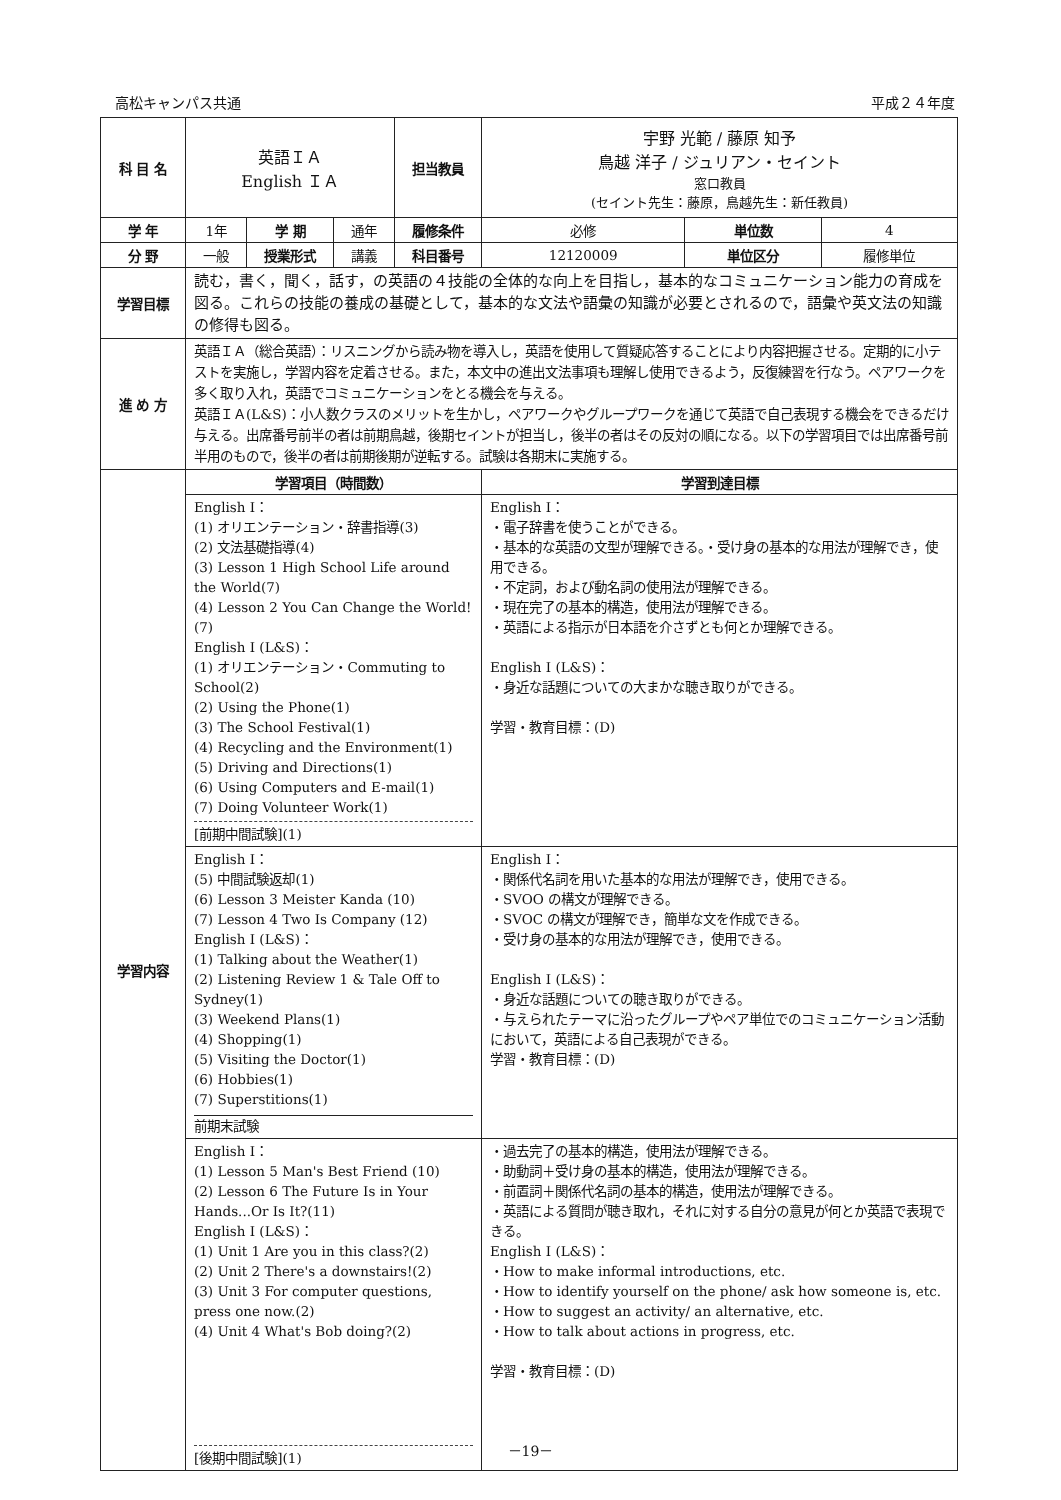高松キャンパス共通 平成２４年度
| 科 目 名 | 英語ＩＡ English ＩＡ | | | 担当教員 | 宇野 光範 / 藤原 知予 鳥越 洋子 / ジュリアン・セイント 窓口教員 (セイント先生：藤原，鳥越先生：新任教員) | | |
| 学 年 | 1年 | 学 期 | 通年 | 履修条件 | 必修 | 単位数 | 4 |
| 分 野 | 一般 | 授業形式 | 講義 | 科目番号 | 12120009 | 単位区分 | 履修単位 |
| 学習目標 | 読む，書く，聞く，話す，の英語の４技能の全体的な向上を目指し，基本的なコミュニケーション能力の育成を図る。これらの技能の養成の基礎として，基本的な文法や語彙の知識が必要とされるので，語彙や英文法の知識の修得も図る。 | | | | | | |
| 進 め 方 | 英語ＩＡ（総合英語）：リスニングから読み物を導入し，英語を使用して質疑応答することにより内容把握させる。定期的に小テストを実施し，学習内容を定着させる。また，本文中の進出文法事項も理解し使用できるよう，反復練習を行なう。ペアワークを多く取り入れ，英語でコミュニケーションをとる機会を与える。 英語ＩＡ(L&S)：小人数クラスのメリットを生かし，ペアワークやグループワークを通じて英語で自己表現する機会をできるだけ与える。出席番号前半の者は前期鳥越，後期セイントが担当し，後半の者はその反対の順になる。以下の学習項目では出席番号前半用のもので，後半の者は前期後期が逆転する。試験は各期末に実施する。 | | | | | | |
| 学習内容 | 学習項目（時間数） | | | | 学習到達目標 | | |
| | English I： (1) オリエンテーション・辞書指導(3) (2) 文法基礎指導(4) (3) Lesson 1 High School Life around the World(7) (4) Lesson 2 You Can Change the World!(7) English I (L&S)： (1) オリエンテーション・Commuting to School(2) (2) Using the Phone(1) (3) The School Festival(1) (4) Recycling and the Environment(1) (5) Driving and Directions(1) (6) Using Computers and E-mail(1) (7) Doing Volunteer Work(1) [前期中間試験](1) | | | | English I： ・電子辞書を使うことができる。 ・基本的な英語の文型が理解できる。・受け身の基本的な用法が理解でき，使用できる。 ・不定詞，および動名詞の使用法が理解できる。 ・現在完了の基本的構造，使用法が理解できる。 ・英語による指示が日本語を介さずとも何とか理解できる。 English I (L&S)： ・身近な話題についての大まかな聴き取りができる。 学習・教育目標：(D) | | |
| | English I： (5) 中間試験返却(1) (6) Lesson 3 Meister Kanda (10) (7) Lesson 4 Two Is Company (12) English I (L&S)： (1) Talking about the Weather(1) (2) Listening Review 1 & Tale Off to Sydney(1) (3) Weekend Plans(1) (4) Shopping(1) (5) Visiting the Doctor(1) (6) Hobbies(1) (7) Superstitions(1) 前期末試験 | | | | English I： ・関係代名詞を用いた基本的な用法が理解でき，使用できる。 ・SVOO の構文が理解できる。 ・SVOC の構文が理解でき，簡単な文を作成できる。 ・受け身の基本的な用法が理解でき，使用できる。 English I (L&S)： ・身近な話題についての聴き取りができる。 ・与えられたテーマに沿ったグループやペア単位でのコミュニケーション活動において，英語による自己表現ができる。 学習・教育目標：(D) | | |
| | English I： (1) Lesson 5 Man's Best Friend (10) (2) Lesson 6 The Future Is in Your Hands...Or Is It?(11) English I (L&S)： (1) Unit 1 Are you in this class?(2) (2) Unit 2 There's a downstairs!(2) (3) Unit 3 For computer questions, press one now.(2) (4) Unit 4 What's Bob doing?(2) [後期中間試験](1) | | | | ・過去完了の基本的構造，使用法が理解できる。 ・助動詞＋受け身の基本的構造，使用法が理解できる。 ・前置詞＋関係代名詞の基本的構造，使用法が理解できる。 ・英語による質問が聴き取れ，それに対する自分の意見が何とか英語で表現できる。 English I (L&S)： ・How to make informal introductions, etc. ・How to identify yourself on the phone/ ask how someone is, etc. ・How to suggest an activity/ an alternative, etc. ・How to talk about actions in progress, etc. 学習・教育目標：(D) | | |
－19－